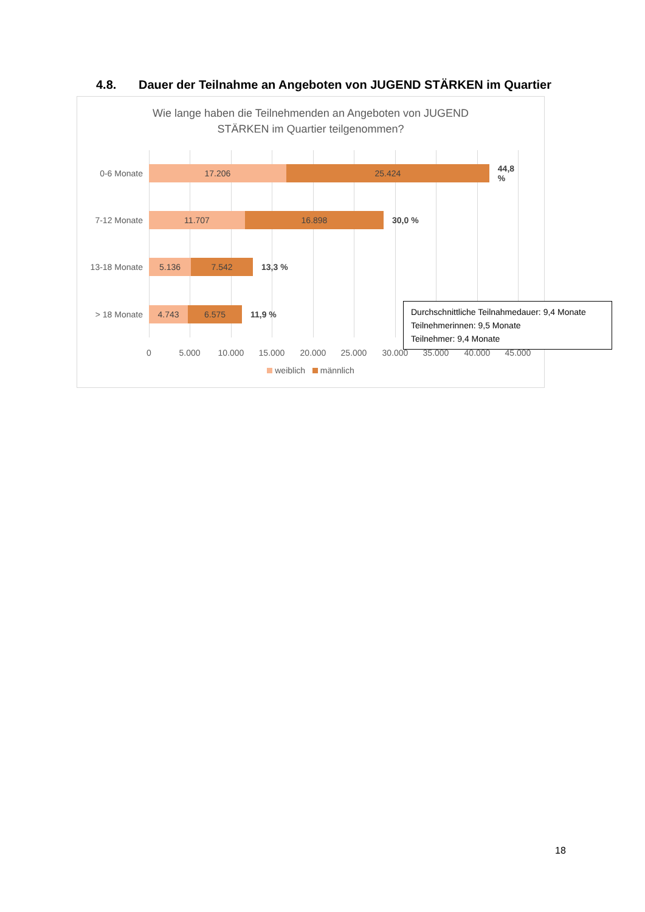4.8. Dauer der Teilnahme an Angeboten von JUGEND STÄRKEN im Quartier
Wie lange haben die Teilnehmenden an Angeboten von JUGEND
STÄRKEN im Quartier teilgenommen?
0-6 Monate
17.206 25.424
44,8 %
7-12 Monate
11.707 16.898
30,0 %
13-18 Monate
5.136 7.542
13,3 %
> 18 Monate
4.743 6.575
11,9 %
Durchschnittliche Teilnahmedauer: 9,4 Monate
Teilnehmerinnen: 9,5 Monate
Teilnehmer: 9,4 Monate
0 5.000 10.000 15.000 20.000 25.000 30.000 35.000 40.000 45.000
weiblich männlich
18